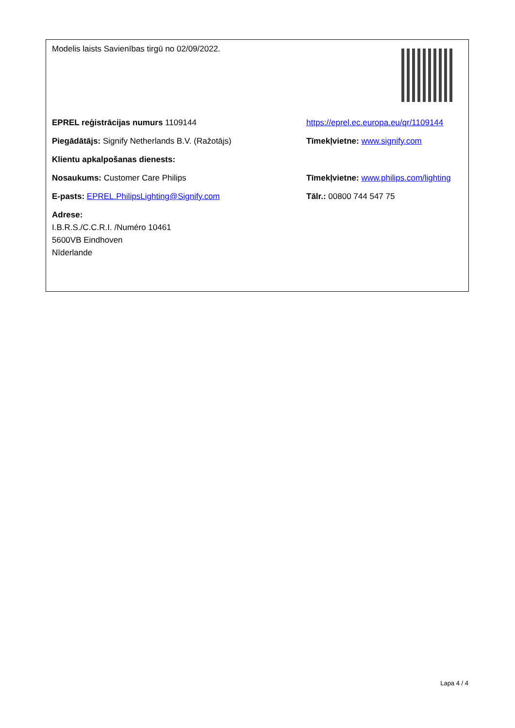| Modelis laists Savienības tirgū no 02/09/2022. | |
| EPREL reģistrācijas numurs 1109144 | https://eprel.ec.europa.eu/qr/1109144 |
| Piegādātājs: Signify Netherlands B.V. (Ražotājs) | Tīmekļvietne: www.signify.com |
| Klientu apkalpošanas dienests: | |
| Nosaukums: Customer Care Philips | Tīmekļvietne: www.philips.com/lighting |
| E-pasts: EPREL.PhilipsLighting@Signify.com | Tālr.: 00800 744 547 75 |
| Adrese: I.B.R.S./C.C.R.I. /Numéro 10461 5600VB Eindhoven Nīderlande | |
Lapa 4 / 4